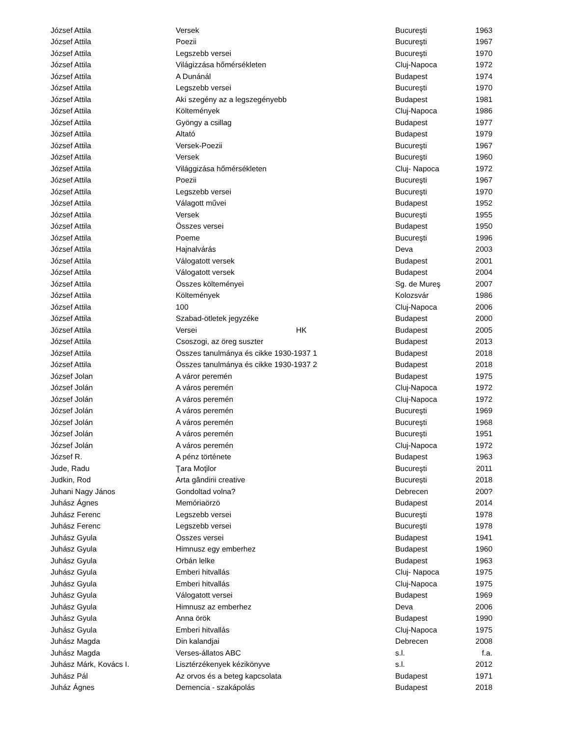| József Attila | Versek | | Bucureşti | 1963 |
| József Attila | Poezii | | Bucureşti | 1967 |
| József Attila | Legszebb versei | | Bucureşti | 1970 |
| József Attila | Világizzása hőmérsékleten | | Cluj-Napoca | 1972 |
| József Attila | A Dunánál | | Budapest | 1974 |
| József Attila | Legszebb versei | | Bucureşti | 1970 |
| József Attila | Aki szegény az a legszegényebb | | Budapest | 1981 |
| József Attila | Költemények | | Cluj-Napoca | 1986 |
| József Attila | Gyöngy a csillag | | Budapest | 1977 |
| József Attila | Altató | | Budapest | 1979 |
| József Attila | Versek-Poezii | | Bucureşti | 1967 |
| József Attila | Versek | | Bucureşti | 1960 |
| József Attila | Világgizása hőmérsékleten | | Cluj- Napoca | 1972 |
| József Attila | Poezii | | Bucureşti | 1967 |
| József Attila | Legszebb versei | | Bucureşti | 1970 |
| József Attila | Válagott művei | | Budapest | 1952 |
| József Attila | Versek | | Bucureşti | 1955 |
| József Attila | Összes versei | | Budapest | 1950 |
| József Attila | Poeme | | Bucureşti | 1996 |
| József Attila | Hajnalvárás | | Deva | 2003 |
| József Attila | Válogatott versek | | Budapest | 2001 |
| József Attila | Válogatott versek | | Budapest | 2004 |
| József Attila | Összes költeményei | | Sg. de Mureş | 2007 |
| József Attila | Költemények | | Kolozsvár | 1986 |
| József Attila | 100 | | Cluj-Napoca | 2006 |
| József Attila | Szabad-ötletek jegyzéke | | Budapest | 2000 |
| József Attila | Versei | HK | Budapest | 2005 |
| József Attila | Csoszogi, az öreg suszter | | Budapest | 2013 |
| József Attila | Összes tanulmánya és cikke 1930-1937 1 | | Budapest | 2018 |
| József Attila | Összes tanulmánya és cikke 1930-1937 2 | | Budapest | 2018 |
| József Jolan | A váror peremén | | Budapest | 1975 |
| József Jolán | A város peremén | | Cluj-Napoca | 1972 |
| József Jolán | A város peremén | | Cluj-Napoca | 1972 |
| József Jolán | A város peremén | | Bucureşti | 1969 |
| József Jolán | A város peremén | | Bucureşti | 1968 |
| József Jolán | A város peremén | | Bucureşti | 1951 |
| József Jolán | A város peremén | | Cluj-Napoca | 1972 |
| József R. | A pénz története | | Budapest | 1963 |
| Jude, Radu | Ţara Moţilor | | Bucureşti | 2011 |
| Judkin, Rod | Arta gândirii creative | | București | 2018 |
| Juhani Nagy János | Gondoltad volna? | | Debrecen | 200? |
| Juhász Ágnes | Memóriaörzö | | Budapest | 2014 |
| Juhász Ferenc | Legszebb versei | | Bucureşti | 1978 |
| Juhász Ferenc | Legszebb versei | | Bucureşti | 1978 |
| Juhász Gyula | Összes versei | | Budapest | 1941 |
| Juhász Gyula | Himnusz egy emberhez | | Budapest | 1960 |
| Juhász Gyula | Orbán lelke | | Budapest | 1963 |
| Juhász Gyula | Emberi hitvallás | | Cluj- Napoca | 1975 |
| Juhász Gyula | Emberi hitvallás | | Cluj-Napoca | 1975 |
| Juhász Gyula | Válogatott versei | | Budapest | 1969 |
| Juhász Gyula | Himnusz az emberhez | | Deva | 2006 |
| Juhász Gyula | Anna örök | | Budapest | 1990 |
| Juhász Gyula | Emberi hitvallás | | Cluj-Napoca | 1975 |
| Juhász Magda | Din kalandjai | | Debrecen | 2008 |
| Juhász Magda | Verses-állatos ABC | | s.l. | f.a. |
| Juhász Márk, Kovács I. | Lisztérzékenyek kézikönyve | | s.l. | 2012 |
| Juhász Pál | Az orvos és a beteg kapcsolata | | Budapest | 1971 |
| Juház Ágnes | Demencia - szakápolás | | Budapest | 2018 |